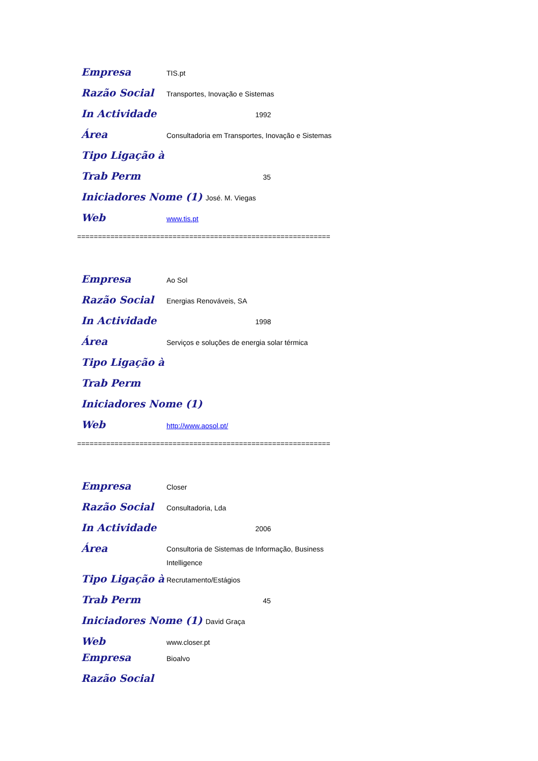Empresa TIS.pt
Razão Social Transportes, Inovação e Sistemas
In Actividade 1992
Área Consultadoria em Transportes, Inovação e Sistemas
Tipo Ligação à
Trab Perm 35
Iniciadores Nome (1) José. M. Viegas
Web www.tis.pt
=============================================================
Empresa Ao Sol
Razão Social Energias Renováveis, SA
In Actividade 1998
Área Serviços e soluções de energia solar térmica
Tipo Ligação à
Trab Perm
Iniciadores Nome (1)
Web http://www.aosol.pt/
=============================================================
Empresa Closer
Razão Social Consultadoria, Lda
In Actividade 2006
Área Consultoria de Sistemas de Informação, Business
Intelligence
Tipo Ligação à Recrutamento/Estágios
Trab Perm 45
Iniciadores Nome (1) David Graça
Web www.closer.pt
Empresa Bioalvo
Razão Social